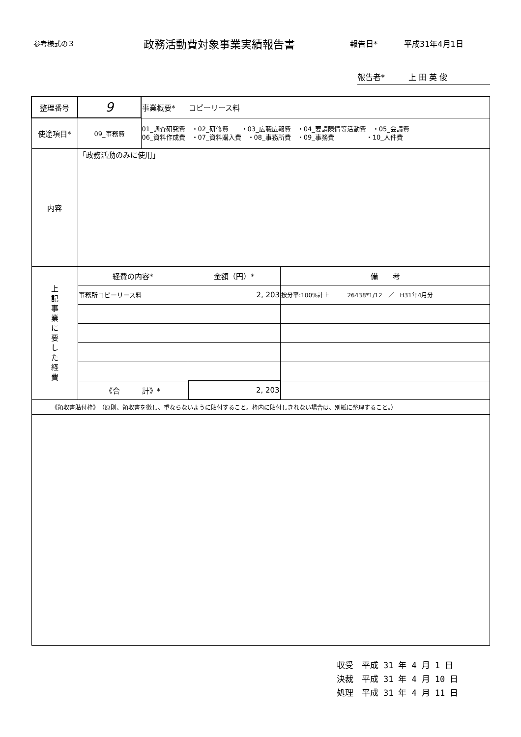参考様式の３
政務活動費対象事業実績報告書
報告日* 平成31年4月1日
報告者*　　　上 田 英 俊
| 整理番号 | 9 | 事業概要* | コピーリース料 | |
| 使途項目* | 09_事務費 | 01_調査研究費 ・02_研修費 ・03_広聴広報費 ・04_要請陳情等活動費 ・05_会議費 06_資料作成費 ・07_資料購入費 ・08_事務所費 ・09_事務費 ・10_人件費 | | |
| 内容 | 「政務活動のみに使用」 | | | |
| 上 記 事 業 に 要 し た 経 費 | 経費の内容* | | 金額（円）* | 備 考 |
| | 事務所コピーリース料 | | 2, 203 | 按分率:100%計上 26438*1/12 ／ H31年4月分 |
| | 《合 計》* | | 2, 203 | |
| 《領収書貼付枠》 （原則、領収書を徴し、重ならないように貼付すること。枠内に貼付しきれない場合は、別紙に整理すること。） | | | | |
収受　平成 31 年 4 月 1 日
決裁　平成 31 年 4 月 10 日
処理　平成 31 年 4 月 11 日